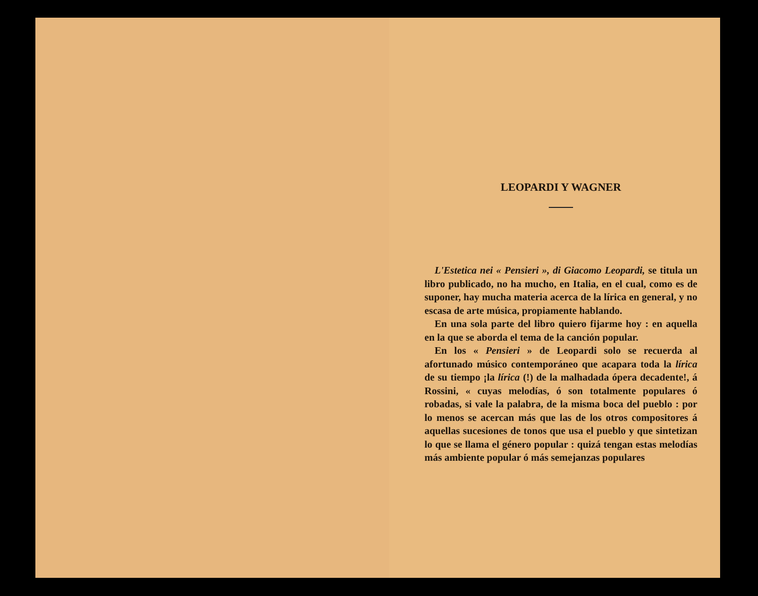LEOPARDI Y WAGNER
L'Estetica nei « Pensieri », di Giacomo Leopardi, se titula un libro publicado, no ha mucho, en Italia, en el cual, como es de suponer, hay mucha materia acerca de la lírica en general, y no escasa de arte música, propiamente hablando.
En una sola parte del libro quiero fijarme hoy : en aquella en la que se aborda el tema de la canción popular.
En los « Pensieri » de Leopardi solo se recuerda al afortunado músico contemporáneo que acapara toda la lírica de su tiempo ¡la lírica (!) de la malhadada ópera decadente!, á Rossini, « cuyas melodías, ó son totalmente populares ó robadas, si vale la palabra, de la misma boca del pueblo : por lo menos se acercan más que las de los otros compositores á aquellas sucesiones de tonos que usa el pueblo y que sintetizan lo que se llama el género popular : quizá tengan estas melodías más ambiente popular ó más semejanzas populares